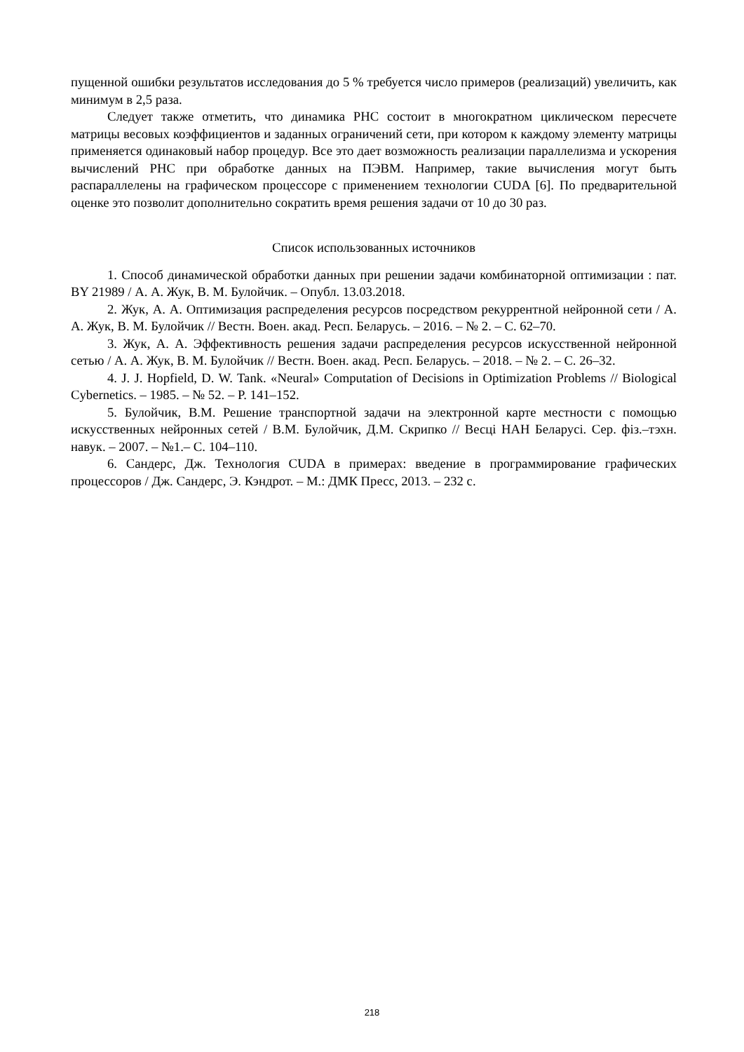пущенной ошибки результатов исследования до 5 % требуется число примеров (реализаций) увеличить, как минимум в 2,5 раза.
Следует также отметить, что динамика РНС состоит в многократном циклическом пересчете матрицы весовых коэффициентов и заданных ограничений сети, при котором к каждому элементу матрицы применяется одинаковый набор процедур. Все это дает возможность реализации параллелизма и ускорения вычислений РНС при обработке данных на ПЭВМ. Например, такие вычисления могут быть распараллелены на графическом процессоре с применением технологии CUDA [6]. По предварительной оценке это позволит дополнительно сократить время решения задачи от 10 до 30 раз.
Список использованных источников
1. Способ динамической обработки данных при решении задачи комбинаторной оптимизации : пат. BY 21989 / А. А. Жук, В. М. Булойчик. – Опубл. 13.03.2018.
2. Жук, А. А. Оптимизация распределения ресурсов посредством рекуррентной нейронной сети / А. А. Жук, В. М. Булойчик // Вестн. Воен. акад. Респ. Беларусь. – 2016. – № 2. – С. 62–70.
3. Жук, А. А. Эффективность решения задачи распределения ресурсов искусственной нейронной сетью / А. А. Жук, В. М. Булойчик // Вестн. Воен. акад. Респ. Беларусь. – 2018. – № 2. – С. 26–32.
4. J. J. Hopfield, D. W. Tank. «Neural» Computation of Decisions in Optimization Problems // Biological Cybernetics. – 1985. – № 52. – P. 141–152.
5. Булойчик, В.М. Решение транспортной задачи на электронной карте местности с помощью искусственных нейронных сетей / В.М. Булойчик, Д.М. Скрипко // Весці НАН Беларусі. Сер. фіз.–тэхн. навук. – 2007. – №1.– С. 104–110.
6. Сандерс, Дж. Технология CUDA в примерах: введение в программирование графических процессоров / Дж. Сандерс, Э. Кэндрот. – М.: ДМК Пресс, 2013. – 232 с.
218